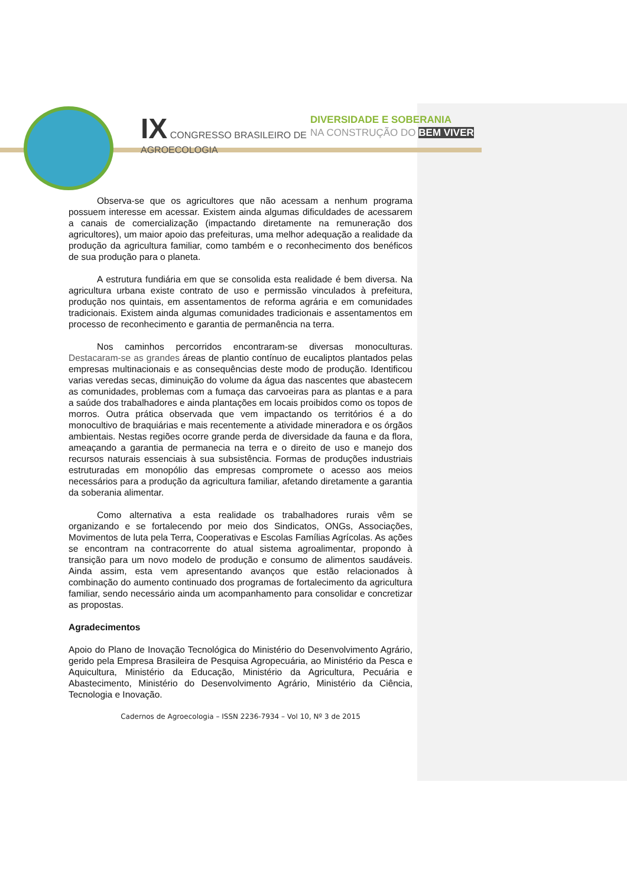IX CONGRESSO BRASILEIRO DE
AGROECOLOGIA
DIVERSIDADE E SOBERANIA
NA CONSTRUÇÃO DO BEM VIVER
Observa-se que os agricultores que não acessam a nenhum programa possuem interesse em acessar. Existem ainda algumas dificuldades de acessarem a canais de comercialização (impactando diretamente na remuneração dos agricultores), um maior apoio das prefeituras, uma melhor adequação a realidade da produção da agricultura familiar, como também e o reconhecimento dos benéficos de sua produção para o planeta.
A estrutura fundiária em que se consolida esta realidade é bem diversa. Na agricultura urbana existe contrato de uso e permissão vinculados à prefeitura, produção nos quintais, em assentamentos de reforma agrária e em comunidades tradicionais. Existem ainda algumas comunidades tradicionais e assentamentos em processo de reconhecimento e garantia de permanência na terra.
Nos caminhos percorridos encontraram-se diversas monoculturas. Destacaram-se as grandes áreas de plantio contínuo de eucaliptos plantados pelas empresas multinacionais e as consequências deste modo de produção. Identificou varias veredas secas, diminuição do volume da água das nascentes que abastecem as comunidades, problemas com a fumaça das carvoeiras para as plantas e a para a saúde dos trabalhadores e ainda plantações em locais proibidos como os topos de morros. Outra prática observada que vem impactando os territórios é a do monocultivo de braquiárias e mais recentemente a atividade mineradora e os órgãos ambientais. Nestas regiões ocorre grande perda de diversidade da fauna e da flora, ameaçando a garantia de permanecia na terra e o direito de uso e manejo dos recursos naturais essenciais à sua subsistência. Formas de produções industriais estruturadas em monopólio das empresas compromete o acesso aos meios necessários para a produção da agricultura familiar, afetando diretamente a garantia da soberania alimentar.
Como alternativa a esta realidade os trabalhadores rurais vêm se organizando e se fortalecendo por meio dos Sindicatos, ONGs, Associações, Movimentos de luta pela Terra, Cooperativas e Escolas Famílias Agrícolas. As ações se encontram na contracorrente do atual sistema agroalimentar, propondo à transição para um novo modelo de produção e consumo de alimentos saudáveis. Ainda assim, esta vem apresentando avanços que estão relacionados à combinação do aumento continuado dos programas de fortalecimento da agricultura familiar, sendo necessário ainda um acompanhamento para consolidar e concretizar as propostas.
Agradecimentos
Apoio do Plano de Inovação Tecnológica do Ministério do Desenvolvimento Agrário, gerido pela Empresa Brasileira de Pesquisa Agropecuária, ao Ministério da Pesca e Aquicultura, Ministério da Educação, Ministério da Agricultura, Pecuária e Abastecimento, Ministério do Desenvolvimento Agrário, Ministério da Ciência, Tecnologia e Inovação.
Cadernos de Agroecologia – ISSN 2236-7934 – Vol 10, Nº 3 de 2015